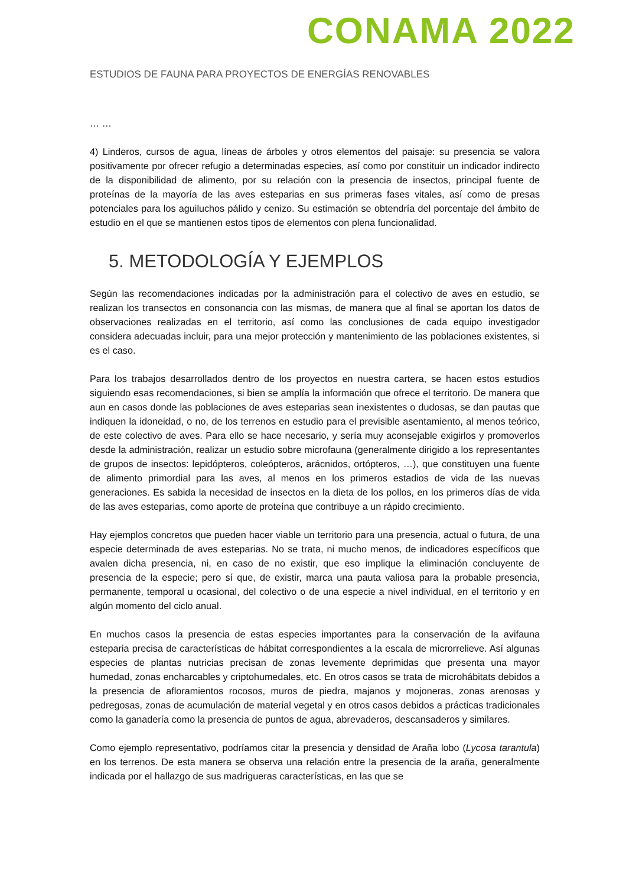CONAMA 2022
ESTUDIOS DE FAUNA PARA PROYECTOS DE ENERGÍAS RENOVABLES
… …
4) Linderos, cursos de agua, líneas de árboles y otros elementos del paisaje: su presencia se valora positivamente por ofrecer refugio a determinadas especies, así como por constituir un indicador indirecto de la disponibilidad de alimento, por su relación con la presencia de insectos, principal fuente de proteínas de la mayoría de las aves esteparias en sus primeras fases vitales, así como de presas potenciales para los aguiluchos pálido y cenizo. Su estimación se obtendría del porcentaje del ámbito de estudio en el que se mantienen estos tipos de elementos con plena funcionalidad.
5. METODOLOGÍA Y EJEMPLOS
Según las recomendaciones indicadas por la administración para el colectivo de aves en estudio, se realizan los transectos en consonancia con las mismas, de manera que al final se aportan los datos de observaciones realizadas en el territorio, así como las conclusiones de cada equipo investigador considera adecuadas incluir, para una mejor protección y mantenimiento de las poblaciones existentes, si es el caso.
Para los trabajos desarrollados dentro de los proyectos en nuestra cartera, se hacen estos estudios siguiendo esas recomendaciones, si bien se amplía la información que ofrece el territorio. De manera que aun en casos donde las poblaciones de aves esteparias sean inexistentes o dudosas, se dan pautas que indiquen la idoneidad, o no, de los terrenos en estudio para el previsible asentamiento, al menos teórico, de este colectivo de aves. Para ello se hace necesario, y sería muy aconsejable exigirlos y promoverlos desde la administración, realizar un estudio sobre microfauna (generalmente dirigido a los representantes de grupos de insectos: lepidópteros, coleópteros, arácnidos, ortópteros, …), que constituyen una fuente de alimento primordial para las aves, al menos en los primeros estadios de vida de las nuevas generaciones. Es sabida la necesidad de insectos en la dieta de los pollos, en los primeros días de vida de las aves esteparias, como aporte de proteína que contribuye a un rápido crecimiento.
Hay ejemplos concretos que pueden hacer viable un territorio para una presencia, actual o futura, de una especie determinada de aves esteparias. No se trata, ni mucho menos, de indicadores específicos que avalen dicha presencia, ni, en caso de no existir, que eso implique la eliminación concluyente de presencia de la especie; pero sí que, de existir, marca una pauta valiosa para la probable presencia, permanente, temporal u ocasional, del colectivo o de una especie a nivel individual, en el territorio y en algún momento del ciclo anual.
En muchos casos la presencia de estas especies importantes para la conservación de la avifauna esteparia precisa de características de hábitat correspondientes a la escala de microrrelieve. Así algunas especies de plantas nutricias precisan de zonas levemente deprimidas que presenta una mayor humedad, zonas encharcables y criptohumedales, etc. En otros casos se trata de microhábitats debidos a la presencia de afloramientos rocosos, muros de piedra, majanos y mojoneras, zonas arenosas y pedregosas, zonas de acumulación de material vegetal y en otros casos debidos a prácticas tradicionales como la ganadería como la presencia de puntos de agua, abrevaderos, descansaderos y similares.
Como ejemplo representativo, podríamos citar la presencia y densidad de Araña lobo (Lycosa tarantula) en los terrenos. De esta manera se observa una relación entre la presencia de la araña, generalmente indicada por el hallazgo de sus madrigueras características, en las que se